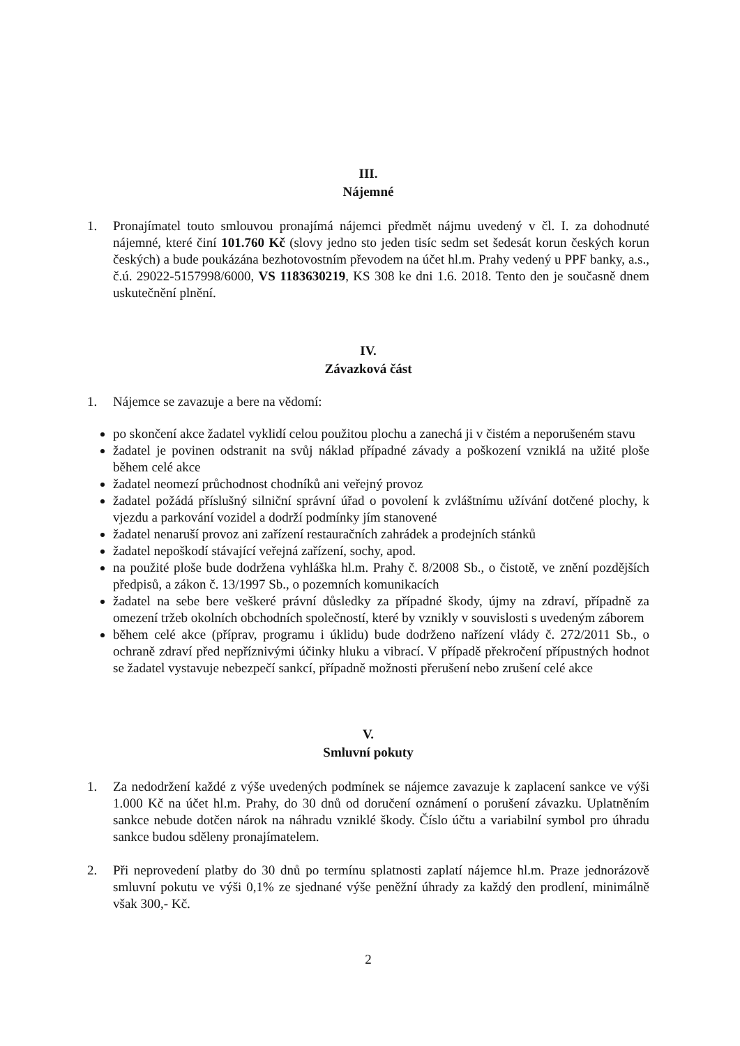III.
Nájemné
1. Pronajímatel touto smlouvou pronajímá nájemci předmět nájmu uvedený v čl. I. za dohodnuté nájemné, které činí 101.760 Kč (slovy jedno sto jeden tisíc sedm set šedesát korun českých korun českých) a bude poukázána bezhotovostním převodem na účet hl.m. Prahy vedený u PPF banky, a.s., č.ú. 29022-5157998/6000, VS 1183630219, KS 308 ke dni 1.6. 2018. Tento den je současně dnem uskutečnění plnění.
IV.
Závazková část
1. Nájemce se zavazuje a bere na vědomí:
po skončení akce žadatel vyklidí celou použitou plochu a zanechá ji v čistém a neporušeném stavu
žadatel je povinen odstranit na svůj náklad případné závady a poškození vzniklá na užité ploše během celé akce
žadatel neomezí průchodnost chodníků ani veřejný provoz
žadatel požádá příslušný silniční správní úřad o povolení k zvláštnímu užívání dotčené plochy, k vjezdu a parkování vozidel a dodrží podmínky jím stanovené
žadatel nenaruší provoz ani zařízení restauračních zahrádek a prodejních stánků
žadatel nepoškodí stávající veřejná zařízení, sochy, apod.
na použité ploše bude dodržena vyhláška hl.m. Prahy č. 8/2008 Sb., o čistotě, ve znění pozdějších předpisů, a zákon č. 13/1997 Sb., o pozemních komunikacích
žadatel na sebe bere veškeré právní důsledky za případné škody, újmy na zdraví, případně za omezení tržeb okolních obchodních společností, které by vznikly v souvislosti s uvedeným záborem
během celé akce (příprav, programu i úklidu) bude dodrženo nařízení vlády č. 272/2011 Sb., o ochraně zdraví před nepříznivými účinky hluku a vibrací. V případě překročení přípustných hodnot se žadatel vystavuje nebezpečí sankcí, případně možnosti přerušení nebo zrušení celé akce
V.
Smluvní pokuty
1. Za nedodržení každé z výše uvedených podmínek se nájemce zavazuje k zaplacení sankce ve výši 1.000 Kč na účet hl.m. Prahy, do 30 dnů od doručení oznámení o porušení závazku. Uplatněním sankce nebude dotčen nárok na náhradu vzniklé škody. Číslo účtu a variabilní symbol pro úhradu sankce budou sděleny pronajímatelem.
2. Při neprovedení platby do 30 dnů po termínu splatnosti zaplatí nájemce hl.m. Praze jednorázově smluvní pokutu ve výši 0,1% ze sjednané výše peněžní úhrady za každý den prodlení, minimálně však 300,- Kč.
2